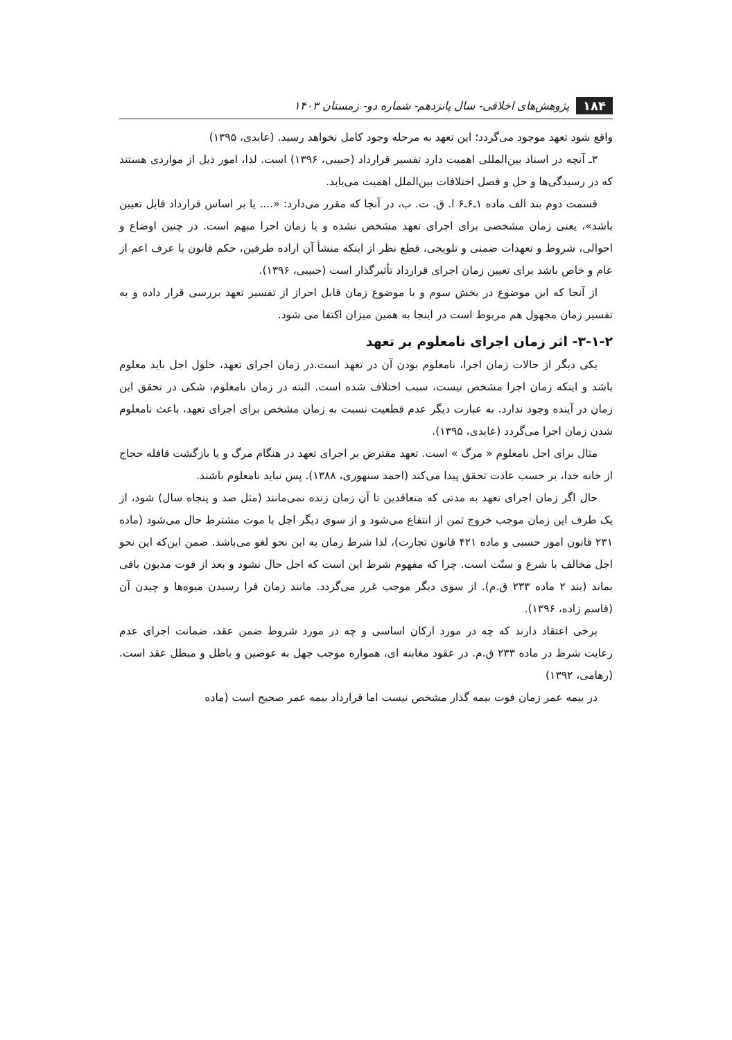۱۸۴ پژوهش‌های اخلاقی- سال پانزدهم- شماره دو- زمستان ۱۴۰۳
واقع شود تعهد موجود می‌گردد؛ این تعهد به مرحله وجود کامل نخواهد رسید. (عابدی، ۱۳۹۵)
۳ـ آنچه در اسناد بین‌المللی اهمیت دارد تفسیر قرارداد (حبیبی، ۱۳۹۶) است. لذا، امور ذیل از مواردی هستند که در رسیدگی‌ها و حل و فصل اختلافات بین‌الملل اهمیت می‌یابد.
قسمت دوم بند الف ماده ۱ـ۶ـ۶ ا. ق. ت. ب، در آنجا که مقرر می‌دارد: «.... یا بر اساس قرارداد قابل تعیین باشد»، یعنی زمان مشخصی برای اجرای تعهد مشخص نشده و یا زمان اجرا مبهم است. در چنین اوضاع و احوالی، شروط و تعهدات ضمنی و تلویحی، قطع نظر از اینکه منشأ آن اراده طرفین، حکم قانون یا عرف اعم از عام و خاص باشد برای تعیین زمان اجرای قرارداد تأثیرگذار است (حبیبی، ۱۳۹۶).
از آنجا که این موضوع در بخش سوم و با موضوع زمان قابل احراز از تفسیر تعهد بررسی قرار داده و به تفسیر زمان مجهول هم مربوط است در اینجا به همین میزان اکتفا می شود.
۳-۱-۲- اثر زمان اجرای نامعلوم بر تعهد
یکی دیگر از حالات زمان اجرا، نامعلوم بودن آن در تعهد است.در زمان اجرای تعهد، حلول اجل باید معلوم باشد و اینکه زمان اجرا مشخص نیست، سبب اختلاف شده است. البته در زمان نامعلوم، شکی در تحقق این زمان در آینده وجود ندارد. به عبارت دیگر عدم قطعیت نسبت به زمان مشخص برای اجرای تعهد، باعث نامعلوم شدن زمان اجرا می‌گردد (عابدی، ۱۳۹۵).
مثال برای اجل نامعلوم « مرگ » است. تعهد مقترض بر اجرای تعهد در هنگام مرگ و یا بازگشت قافله حجاج از خانه خدا، بر حسب عادت تحقق پیدا می‌کند (احمد سنهوری، ۱۳۸۸). پس نباید نامعلوم باشند.
حال اگر زمان اجرای تعهد به مدتی که متعاقدین تا آن زمان زنده نمی‌مانند (مثل صد و پنجاه سال) شود، از یک طرف این زمان موجب خروج ثمن از انتفاع می‌شود و از سوی دیگر اجل با موت مشترط حال می‌شود (ماده ۲۳۱ قانون امور حسبی و ماده ۴۲۱ قانون تجارت)، لذا شرط زمان به این نحو لغو می‌باشد. ضمن این‌که این نحو اجل مخالف با شرع و سنّت است. چرا که مفهوم شرط این است که اجل حال نشود و بعد از فوت مدیون باقی بماند (بند ۲ ماده ۲۳۳ ق.م). از سوی دیگر موجب غرر می‌گردد. مانند زمان فرا رسیدن میوه‌ها و چیدن آن (قاسم زاده، ۱۳۹۶).
برخی اعتقاد دارند که چه در مورد ارکان اساسی و چه در مورد شروط ضمن عقد، ضمانت اجرای عدم رعایت شرط در ماده ۲۳۳ ق.م. در عقود مغابنه ای، همواره موجب جهل به عوضین و باطل و مبطل عقد است. (رهامی، ۱۳۹۲)
در بیمه عمر زمان فوت بیمه گذار مشخص نیست اما قرارداد بیمه عمر صحیح است (ماده